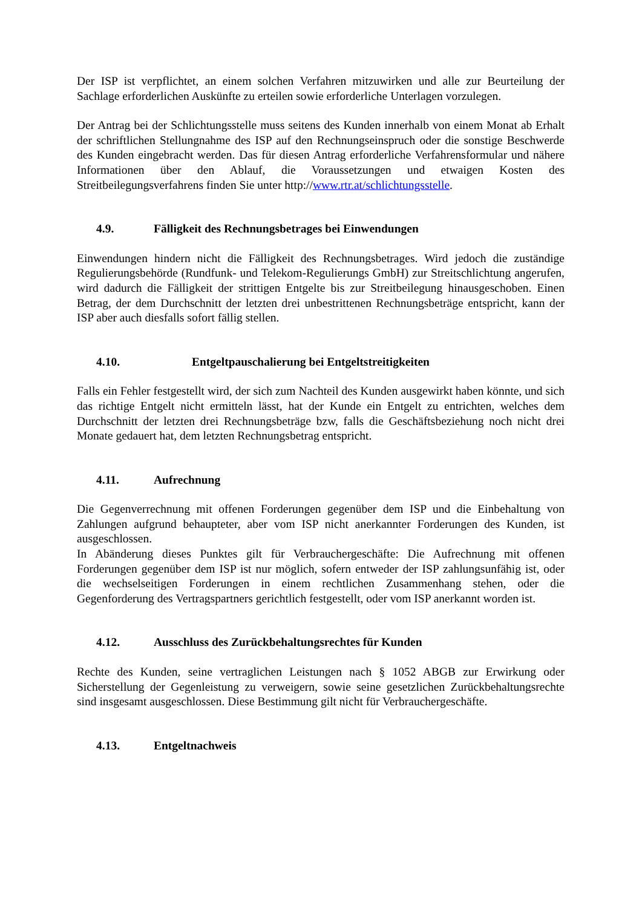Der ISP ist verpflichtet, an einem solchen Verfahren mitzuwirken und alle zur Beurteilung der Sachlage erforderlichen Auskünfte zu erteilen sowie erforderliche Unterlagen vorzulegen.
Der Antrag bei der Schlichtungsstelle muss seitens des Kunden innerhalb von einem Monat ab Erhalt der schriftlichen Stellungnahme des ISP auf den Rechnungseinspruch oder die sonstige Beschwerde des Kunden eingebracht werden. Das für diesen Antrag erforderliche Verfahrensformular und nähere Informationen über den Ablauf, die Voraussetzungen und etwaigen Kosten des Streitbeilegungsverfahrens finden Sie unter http://www.rtr.at/schlichtungsstelle.
4.9. Fälligkeit des Rechnungsbetrages bei Einwendungen
Einwendungen hindern nicht die Fälligkeit des Rechnungsbetrages. Wird jedoch die zuständige Regulierungsbehörde (Rundfunk- und Telekom-Regulierungs GmbH) zur Streitschlichtung angerufen, wird dadurch die Fälligkeit der strittigen Entgelte bis zur Streitbeilegung hinausgeschoben. Einen Betrag, der dem Durchschnitt der letzten drei unbestrittenen Rechnungsbeträge entspricht, kann der ISP aber auch diesfalls sofort fällig stellen.
4.10. Entgeltpauschalierung bei Entgeltstreitigkeiten
Falls ein Fehler festgestellt wird, der sich zum Nachteil des Kunden ausgewirkt haben könnte, und sich das richtige Entgelt nicht ermitteln lässt, hat der Kunde ein Entgelt zu entrichten, welches dem Durchschnitt der letzten drei Rechnungsbeträge bzw, falls die Geschäftsbeziehung noch nicht drei Monate gedauert hat, dem letzten Rechnungsbetrag entspricht.
4.11. Aufrechnung
Die Gegenverrechnung mit offenen Forderungen gegenüber dem ISP und die Einbehaltung von Zahlungen aufgrund behaupteter, aber vom ISP nicht anerkannter Forderungen des Kunden, ist ausgeschlossen.
In Abänderung dieses Punktes gilt für Verbrauchergeschäfte: Die Aufrechnung mit offenen Forderungen gegenüber dem ISP ist nur möglich, sofern entweder der ISP zahlungsunfähig ist, oder die wechselseitigen Forderungen in einem rechtlichen Zusammenhang stehen, oder die Gegenforderung des Vertragspartners gerichtlich festgestellt, oder vom ISP anerkannt worden ist.
4.12. Ausschluss des Zurückbehaltungsrechtes für Kunden
Rechte des Kunden, seine vertraglichen Leistungen nach § 1052 ABGB zur Erwirkung oder Sicherstellung der Gegenleistung zu verweigern, sowie seine gesetzlichen Zurückbehaltungsrechte sind insgesamt ausgeschlossen. Diese Bestimmung gilt nicht für Verbrauchergeschäfte.
4.13. Entgeltnachweis